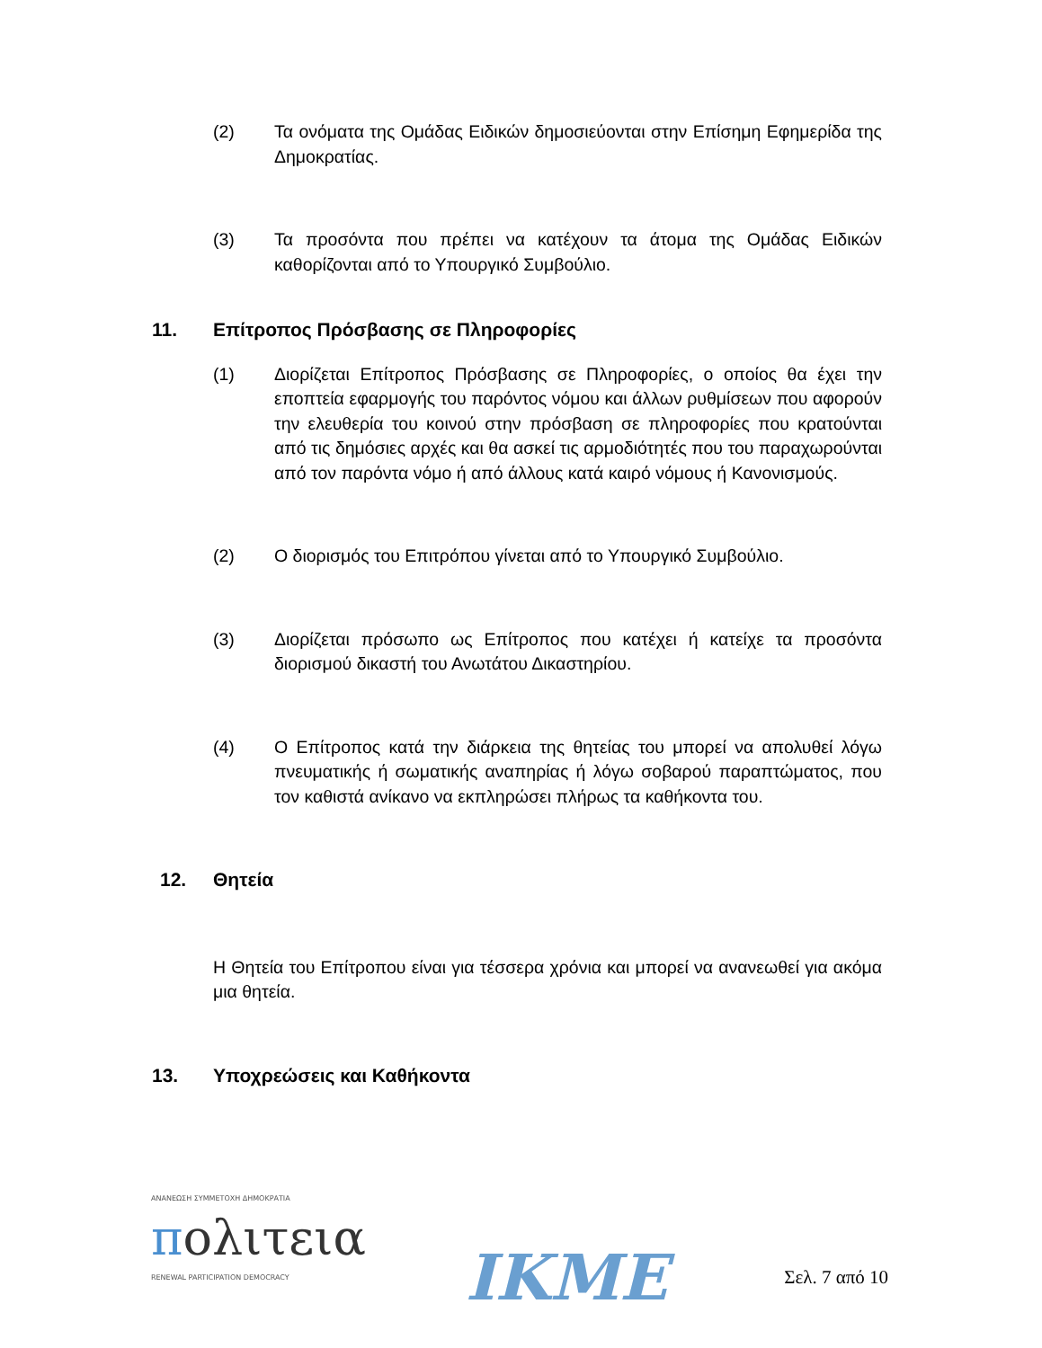(2) Τα ονόματα της Ομάδας Ειδικών δημοσιεύονται στην Επίσημη Εφημερίδα της Δημοκρατίας.
(3) Τα προσόντα που πρέπει να κατέχουν τα άτομα της Ομάδας Ειδικών καθορίζονται από το Υπουργικό Συμβούλιο.
11. Επίτροπος Πρόσβασης σε Πληροφορίες
(1) Διορίζεται Επίτροπος Πρόσβασης σε Πληροφορίες, ο οποίος θα έχει την εποπτεία εφαρμογής του παρόντος νόμου και άλλων ρυθμίσεων που αφορούν την ελευθερία του κοινού στην πρόσβαση σε πληροφορίες που κρατούνται από τις δημόσιες αρχές και θα ασκεί τις αρμοδιότητές που του παραχωρούνται από τον παρόντα νόμο ή από άλλους κατά καιρό νόμους ή Κανονισμούς.
(2) Ο διορισμός του Επιτρόπου γίνεται από το Υπουργικό Συμβούλιο.
(3) Διορίζεται πρόσωπο ως Επίτροπος που κατέχει ή κατείχε τα προσόντα διορισμού δικαστή του Ανωτάτου Δικαστηρίου.
(4) Ο Επίτροπος κατά την διάρκεια της θητείας του μπορεί να απολυθεί λόγω πνευματικής ή σωματικής αναπηρίας ή λόγω σοβαρού παραπτώματος, που τον καθιστά ανίκανο να εκπληρώσει πλήρως τα καθήκοντα του.
12. Θητεία
Η Θητεία του Επίτροπου είναι για τέσσερα χρόνια και μπορεί να ανανεωθεί για ακόμα μια θητεία.
13. Υποχρεώσεις και Καθήκοντα
ΑΝΑΝΕΩΣΗ ΣΥΜΜΕΤΟΧΗ ΔΗΜΟΚΡΑΤΙΑ
πολιτεια
RENEWAL PARTICIPATION DEMOCRACY
IKME
Σελ. 7 από 10